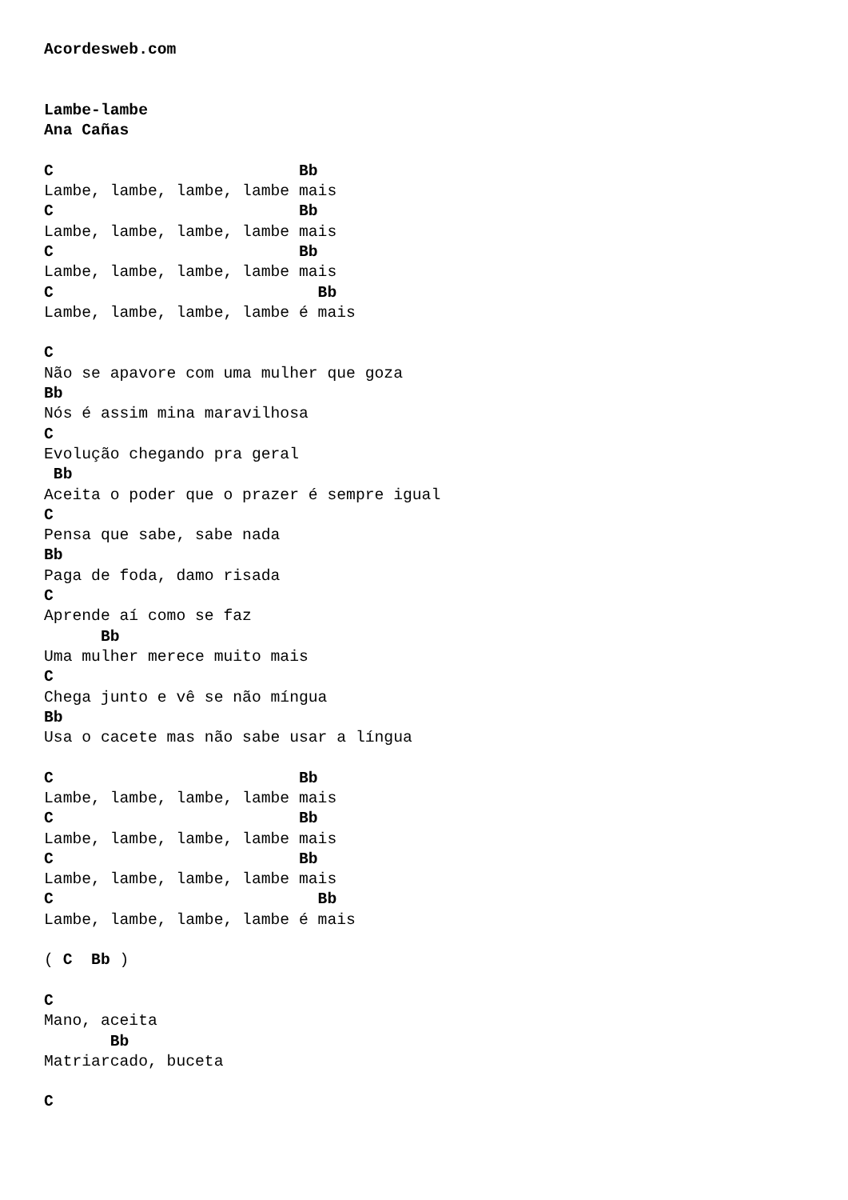Acordesweb.com


Lambe-lambe
Ana Cañas

C                          Bb
Lambe, lambe, lambe, lambe mais
C                          Bb
Lambe, lambe, lambe, lambe mais
C                          Bb
Lambe, lambe, lambe, lambe mais
C                            Bb
Lambe, lambe, lambe, lambe é mais

C
Não se apavore com uma mulher que goza
Bb
Nós é assim mina maravilhosa
C
Evolução chegando pra geral
 Bb
Aceita o poder que o prazer é sempre igual
C
Pensa que sabe, sabe nada
Bb
Paga de foda, damo risada
C
Aprende aí como se faz
      Bb
Uma mulher merece muito mais
C
Chega junto e vê se não míngua
Bb
Usa o cacete mas não sabe usar a língua

C                          Bb
Lambe, lambe, lambe, lambe mais
C                          Bb
Lambe, lambe, lambe, lambe mais
C                          Bb
Lambe, lambe, lambe, lambe mais
C                            Bb
Lambe, lambe, lambe, lambe é mais

( C  Bb )

C
Mano, aceita
       Bb
Matriarcado, buceta

C